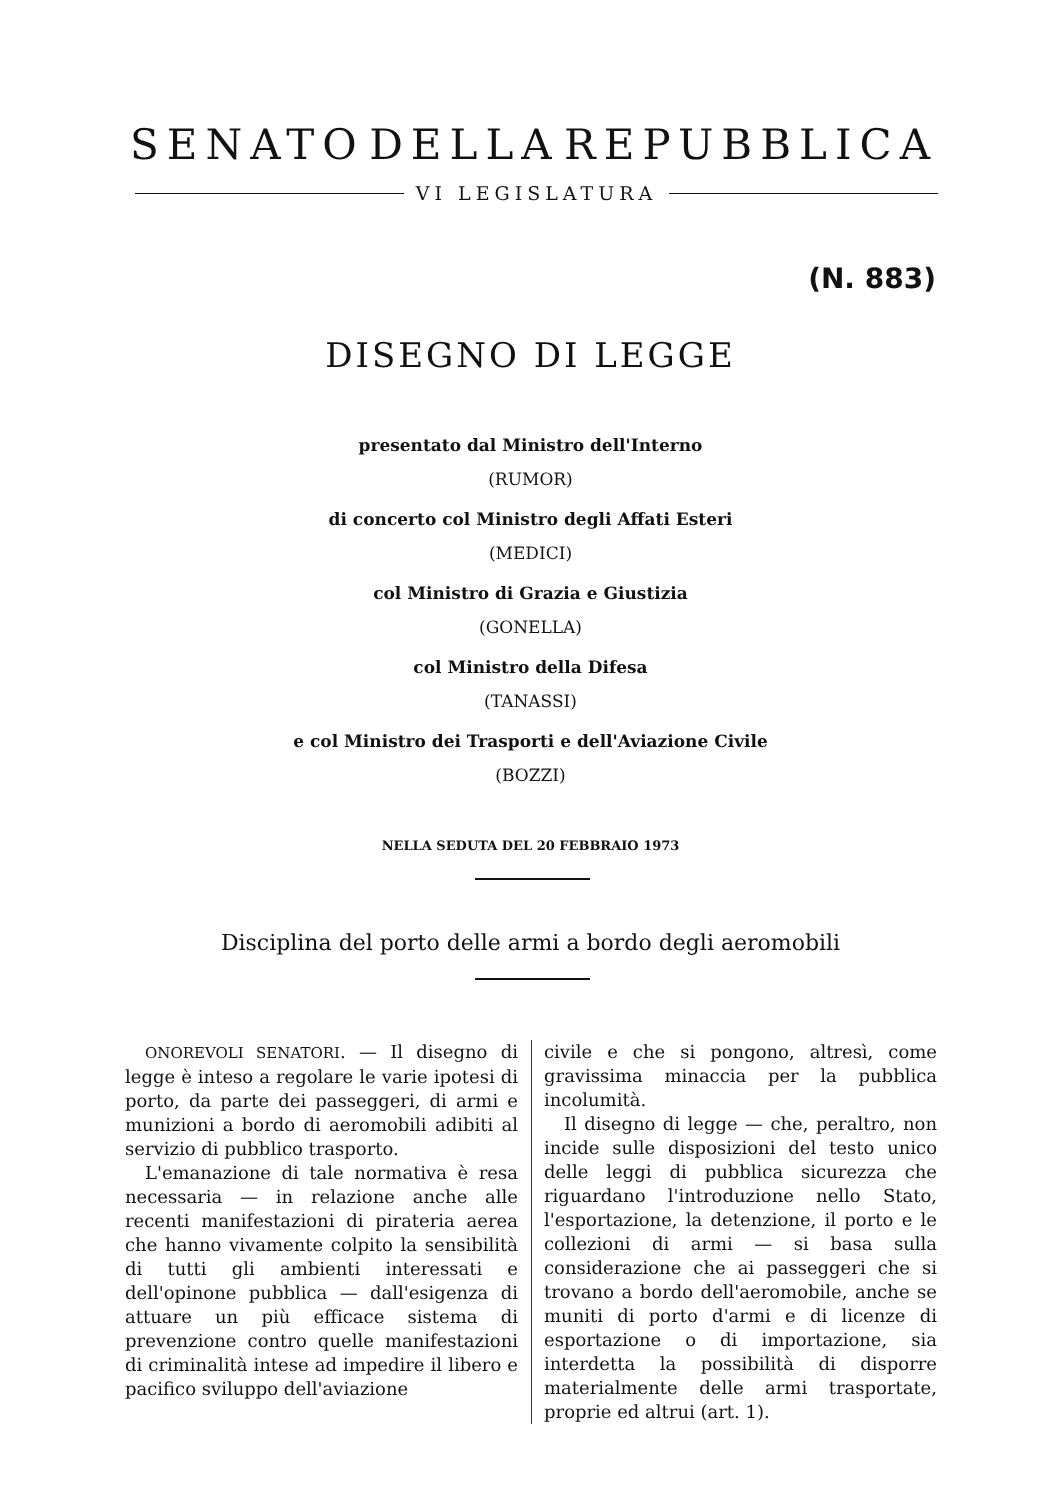SENATO DELLA REPUBBLICA
VI LEGISLATURA
(N. 883)
DISEGNO DI LEGGE
presentato dal Ministro dell'Interno
(RUMOR)
di concerto col Ministro degli Affati Esteri
(MEDICI)
col Ministro di Grazia e Giustizia
(GONELLA)
col Ministro della Difesa
(TANASSI)
e col Ministro dei Trasporti e dell'Aviazione Civile
(BOZZI)
NELLA SEDUTA DEL 20 FEBBRAIO 1973
Disciplina del porto delle armi a bordo degli aeromobili
ONOREVOLI SENATORI. — Il disegno di legge è inteso a regolare le varie ipotesi di porto, da parte dei passeggeri, di armi e munizioni a bordo di aeromobili adibiti al servizio di pubblico trasporto.
L'emanazione di tale normativa è resa necessaria — in relazione anche alle recenti manifestazioni di pirateria aerea che hanno vivamente colpito la sensibilità di tutti gli ambienti interessati e dell'opinone pubblica — dall'esigenza di attuare un più efficace sistema di prevenzione contro quelle manifestazioni di criminalità intese ad impedire il libero e pacifico sviluppo dell'aviazione
civile e che si pongono, altresì, come gravissima minaccia per la pubblica incolumità.
Il disegno di legge — che, peraltro, non incide sulle disposizioni del testo unico delle leggi di pubblica sicurezza che riguardano l'introduzione nello Stato, l'esportazione, la detenzione, il porto e le collezioni di armi — si basa sulla considerazione che ai passeggeri che si trovano a bordo dell'aeromobile, anche se muniti di porto d'armi e di licenze di esportazione o di importazione, sia interdetta la possibilità di disporre materialmente delle armi trasportate, proprie ed altrui (art. 1).